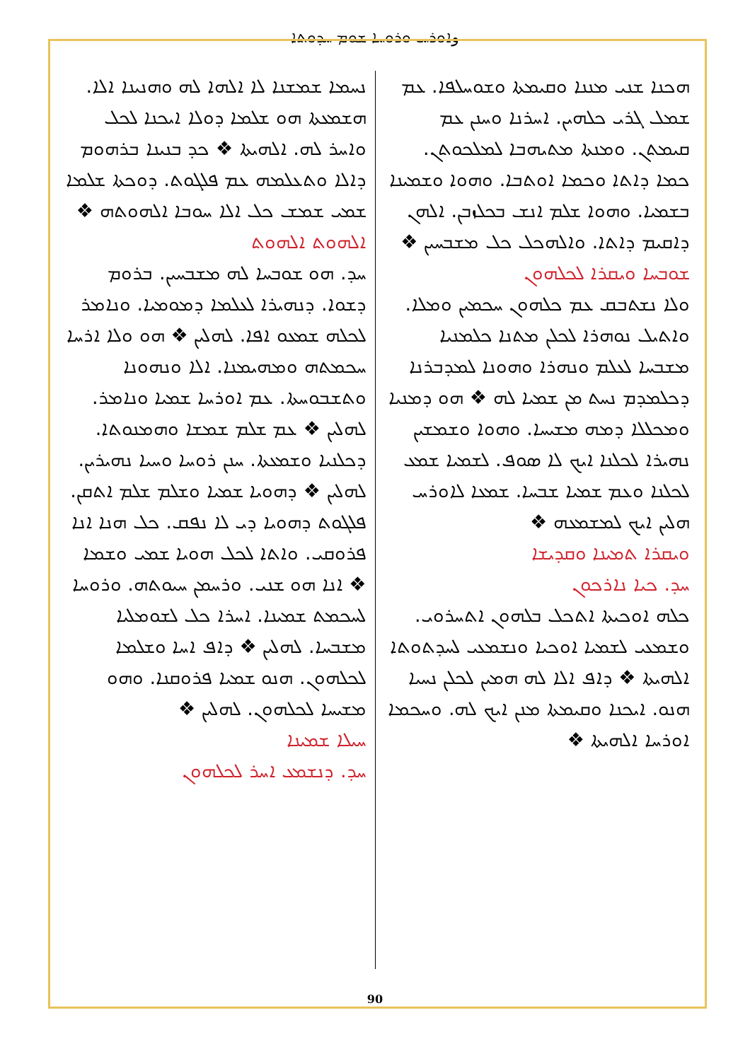وܐܘܪܚ ܘܪܘܚܐ ܫܘܡ ܚܕܘܬܐ
ܗܟܢܐ ܫܢܝ ܡܢܢܐ ܘܩܝܡܬܐ ܘܫܘܚܠܦܐ. ܥܡ ܫܡܠ ܓܪܝ ܟܠܗܝܢ. ܐܚܪܢܐ ܘܚܢܢ ܥܡ ܩܝܡܬܢ. ܘܡܢܬܐ ܡܬܝܗܒܐ ܠܡܠܟܘܬܢ. ܟܡܐ ܕܐܬܐ ܘܟܡܐ ܐܘܬܒܐ. ܘܗܘܐ ܘܫܡܝܢܐ ܒܫܡܝܐ. ܘܗܘܐ ܫܠܡ ܐܢܫ ܒܟܠܙܒܢ. ܐܠܗܢ ܕܐܩܝܡ ܕܐܬܐ. ܘܐܠܗܟܠ ܟܠ ܡܫܒܚܝܢ ❖
ܫܘܒܚܐ ܘܝܩܪܐ ܠܟܠܗܘܢ
ܘܠܐ ܢܫܬܒܩ ܥܡ ܟܠܗܘܢ ܚܟܡܝܢ ܘܡܠܐ. ܘܐܬܝܠ ܢܘܗܪܐ ܠܟܠܢ ܡܬܢܐ ܟܠܡܢܝܐ ܡܫܒܚܐ ܠܥܠܡ ܘܢܗܪܐ ܘܗܘܢܐ ܠܡܕܒܪܢܐ ܕܟܠܡܕܡ ܢܚܬ ܡܢ ܫܡܝܐ ܠܗ ❖ ܗܘ ܕܡܢܝܐ ܘܡܟܠܠܐ ܕܡܗ ܡܫܝܚܐ. ܘܗܘܐ ܘܫܡܫܝܢ ܢܗܝܪܐ ܠܟܠܢܐ ܐܝܟ ܠܐ ܣܘܦ. ܠܫܡܝܐ ܫܡܥ ܠܟܠܢܐ ܘܥܡ ܫܡܝܐ ܫܒܚܐ. ܫܡܥܐ ܠܐܘܪܚ ܗܠܝܢ ܐܝܟ ܠܡܫܡܥܗ ❖
ܘܝܩܪܐ ܬܡܝܢܐ ܘܩܕܝܫܐ
ܚܕ. ܟܝܐ ܢܐܪܟܘܢ
ܟܠܗ ܐܘܟܝܬܐ ܐܬܟܠ ܒܠܗܘܢ ܐܬܚܪܘܝ. ܘܫܡܥܝ ܠܫܡܝܐ ܐܘܟܝܐ ܘܢܫܡܥܝ ܠܚܕܬܘܬܐ ܐܠܗܝܬܐ ❖ ܕܐܦ ܐܠܐ ܠܗ ܗܡܝܢ ܠܟܠܢ ܢܚܝܐ ܗܢܘ. ܐܝܟܢܐ ܘܩܝܡܬܐ ܡܢܢ ܐܝܟ ܠܗ. ܘܚܟܡܐ ܐܘܪܚܐ ܐܠܗܝܬܐ ❖
ܢܚܡܐ ܫܡܫܢܐ ܠܐ ܐܠܗܐ ܠܗ ܘܗܢܝܢܐ ܐܠܐ. ܗܫܡܥܬܐ ܗܘ ܫܠܡܐ ܕܘܠܐ ܐܝܟܢܐ ܠܟܠ ܘܐܚܪ ܠܗ. ܐܠܗܝܬܐ ❖ ܟܕ ܒܢܝܢܐ ܒܪܗܘܡ ܕܐܠܐ ܘܬܥܠܡܗ ܥܡ ܦܠܓܘܬ. ܕܘܟܬܐ ܫܠܡܐ ܫܡܝ ܫܡܫ ܟܠ ܐܠܐ ܚܘܒܐ ܐܠܗܘܬܗ ❖
ܐܠܗܘܬ ܐܠܗܘܬ
ܚܕ. ܗܘ ܫܘܒܚܐ ܠܗ ܡܫܒܚܝܢ. ܒܪܘܡ ܕܫܘܐ. ܕܢܗܝܪܐ ܠܥܠܡܐ ܕܡܘܡܝܐ. ܘܢܐܡܪ ܠܟܠܗ ܫܡܥܘ ܐܦܐ. ܠܗܠܝܢ ❖ ܗܘ ܘܠܐ ܐܪܚܐ ܚܟܡܬܗ ܘܡܗܝܡܢܐ. ܐܠܐ ܘܢܗܘܢܐ ܘܬܫܒܘܚܬܐ. ܥܡ ܐܘܪܚܐ ܫܡܝܐ ܘܢܐܡܪ. ܠܗܠܝܢ ❖ ܥܡ ܫܠܡ ܫܡܫܐ ܘܗܡܢܘܬܐ. ܕܟܠܢܝܐ ܘܫܡܥܬܐ. ܚܢܢ ܪܘܚܐ ܘܚܝܐ ܢܗܝܪܝܢ. ܠܗܠܝܢ ❖ ܕܗܘܝܐ ܫܡܝܐ ܘܫܠܡ ܫܠܡ ܐܬܩܢ. ܦܠܓܘܬ ܕܗܘܝܐ ܕܝ ܠܐ ܢܦܩ. ܟܠ ܗܢܐ ܐܢܐ ܦܪܘܩܝ. ܘܐܬܐ ܠܟܠ ܗܘܝܐ ܫܡܝ ܘܫܡܐ ❖ ܐܢܐ ܗܘ ܫܢܝ. ܘܪܚܡܢ ܚܝܘܬܗ. ܘܪܘܚܐ ܠܚܟܡܬ ܫܡܝܢܐ. ܐܚܪܐ ܟܠ ܠܫܘܡܠܝܐ ܡܫܒܚܐ. ܠܗܠܝܢ ❖ ܕܐܦ ܐܚܐ ܘܫܠܡܐ ܠܟܠܗܘܢ. ܗܢܘ ܫܡܝܐ ܦܪܘܩܢܐ. ܘܗܘ ܡܫܝܚܐ ܠܟܠܗܘܢ. ܠܗܠܝܢ ❖
ܚܝܠܐ ܫܡܝܢܐ
ܚܕ. ܕܢܫܡܥ ܐܚܪ ܠܟܠܗܘܢ
90